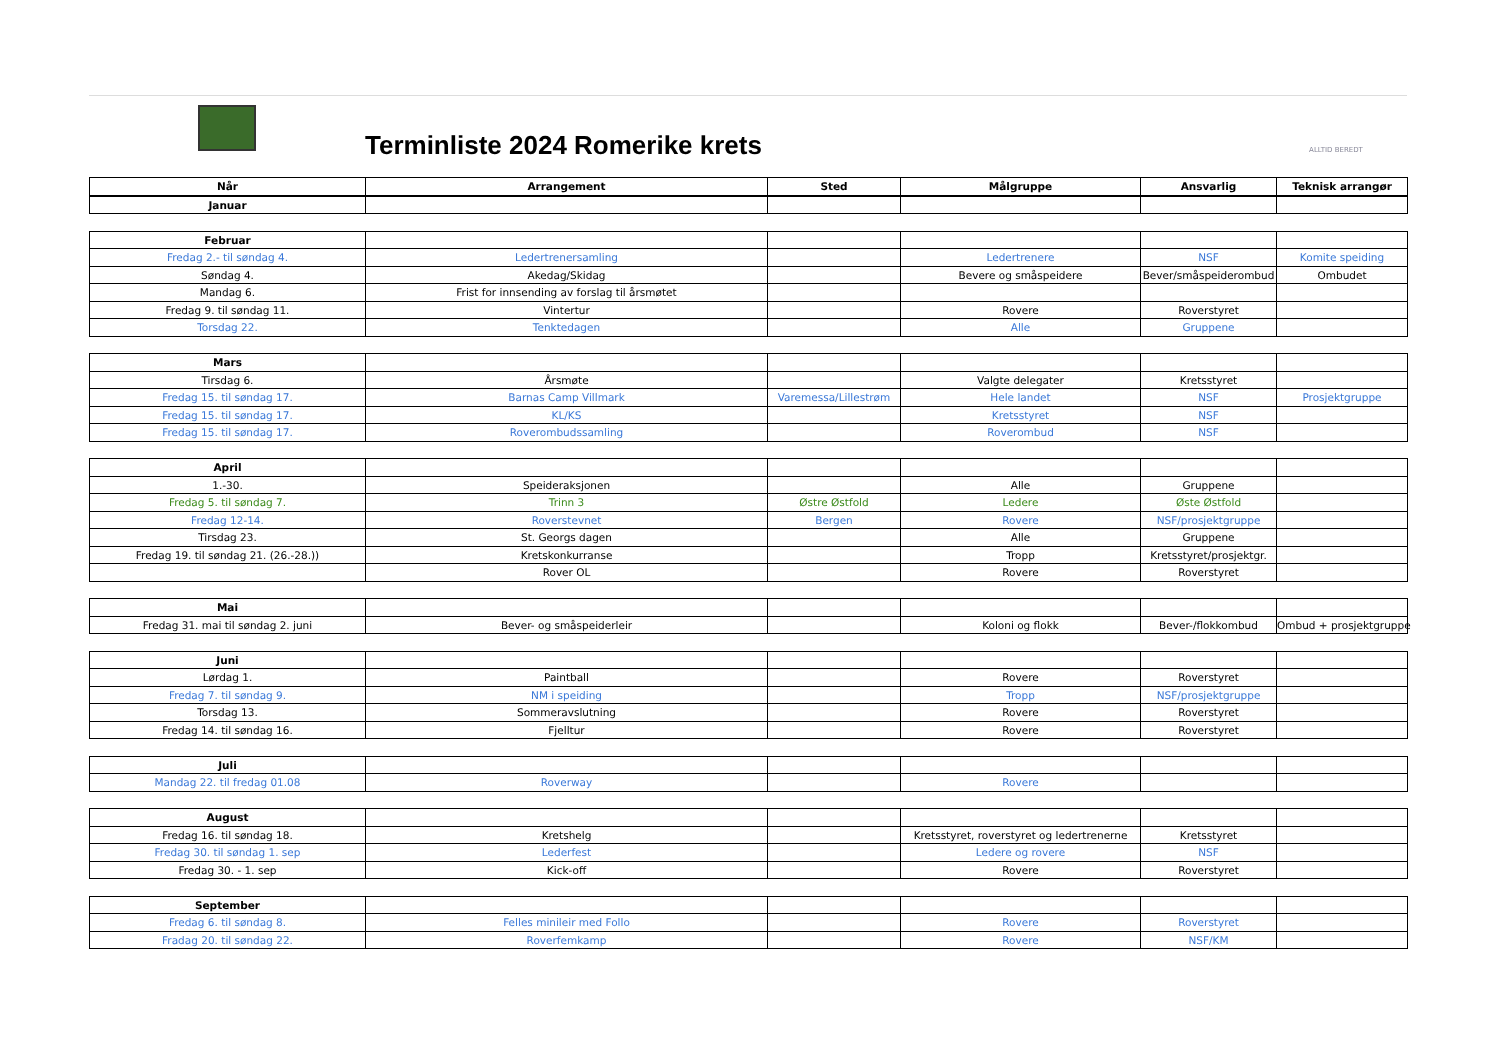Terminliste 2024 Romerike krets
ALLTID BEREDT
| Når | Arrangement | Sted | Målgruppe | Ansvarlig | Teknisk arrangør |
| --- | --- | --- | --- | --- | --- |
| Januar | | | | | |
| Februar | | | | | |
| Fredag 2.- til søndag 4. | Ledertrenersamling | | Ledertrenere | NSF | Komite speiding |
| Søndag 4. | Akedag/Skidag | | Bevere og småspeidere | Bever/småspeiderombud | Ombudet |
| Mandag 6. | Frist for innsending av forslag til årsmøtet | | | | |
| Fredag 9. til søndag 11. | Vintertur | | Rovere | Roverstyret | |
| Torsdag 22. | Tenktedagen | | Alle | Gruppene | |
| Mars | | | | | |
| Tirsdag 6. | Årsmøte | | Valgte delegater | Kretsstyret | |
| Fredag 15. til søndag 17. | Barnas Camp Villmark | Varemessa/Lillestrøm | Hele landet | NSF | Prosjektgruppe |
| Fredag 15. til søndag 17. | KL/KS | | Kretsstyret | NSF | |
| Fredag 15. til søndag 17. | Roverombudssamling | | Roverombud | NSF | |
| April | | | | | |
| 1.-30. | Speideraksjonen | | Alle | Gruppene | |
| Fredag 5. til søndag 7. | Trinn 3 | Østre Østfold | Ledere | Øste Østfold | |
| Fredag 12-14. | Roverstevnet | Bergen | Rovere | NSF/prosjektgruppe | |
| Tirsdag 23. | St. Georgs dagen | | Alle | Gruppene | |
| Fredag 19. til søndag 21. (26.-28.)) | Kretskonkurranse | | Tropp | Kretsstyret/prosjektgr. | |
| | Rover OL | | Rovere | Roverstyret | |
| Mai | | | | | |
| Fredag 31. mai til søndag 2. juni | Bever- og småspeiderleir | | Koloni og flokk | Bever-/flokkombud | Ombud + prosjektgruppe |
| Juni | | | | | |
| Lørdag 1. | Paintball | | Rovere | Roverstyret | |
| Fredag 7. til søndag 9. | NM i speiding | | Tropp | NSF/prosjektgruppe | |
| Torsdag 13. | Sommeravslutning | | Rovere | Roverstyret | |
| Fredag 14. til søndag 16. | Fjelltur | | Rovere | Roverstyret | |
| Juli | | | | | |
| Mandag 22. til fredag 01.08 | Roverway | | Rovere | | |
| August | | | | | |
| Fredag 16. til søndag 18. | Kretshelg | | Kretsstyret, roverstyret og ledertrenerne | Kretsstyret | |
| Fredag 30. til søndag 1. sep | Lederfest | | Ledere og rovere | NSF | |
| Fredag 30. - 1. sep | Kick-off | | Rovere | Roverstyret | |
| September | | | | | |
| Fredag 6. til søndag 8. | Felles minileir med Follo | | Rovere | Roverstyret | |
| Fradag 20. til søndag 22. | Roverfemkamp | | Rovere | NSF/KM | |